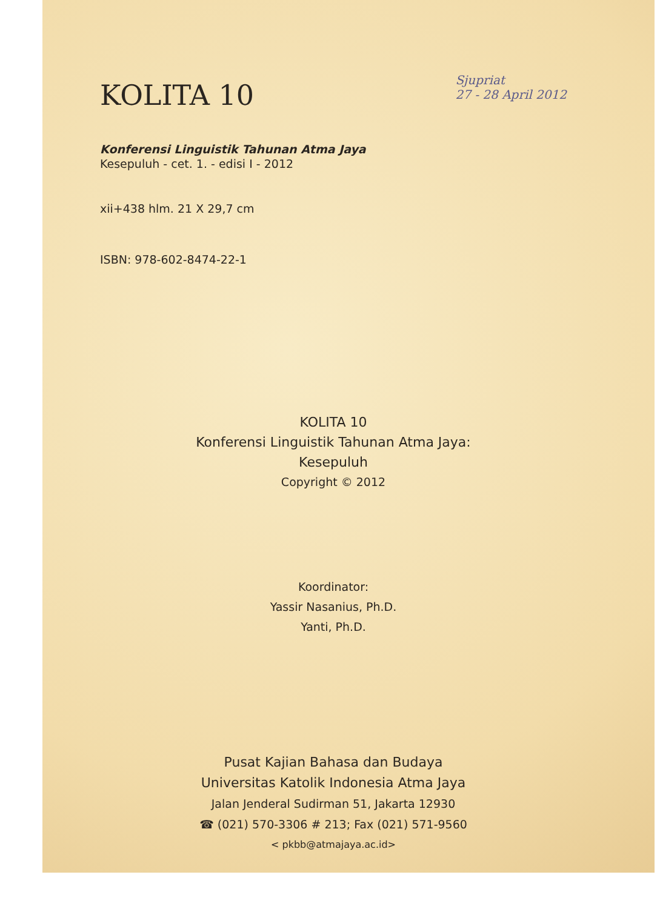KOLITA 10
Sjupriat
27 - 28 April 2012
Konferensi Linguistik Tahunan Atma Jaya
Kesepuluh - cet. 1. - edisi I - 2012
xii+438 hlm. 21 X 29,7 cm
ISBN: 978-602-8474-22-1
KOLITA 10
Konferensi Linguistik Tahunan Atma Jaya:
Kesepuluh
Copyright © 2012
Koordinator:
Yassir Nasanius, Ph.D.
Yanti, Ph.D.
Pusat Kajian Bahasa dan Budaya
Universitas Katolik Indonesia Atma Jaya
Jalan Jenderal Sudirman 51, Jakarta 12930
☎ (021) 570-3306 # 213; Fax (021) 571-9560
< pkbb@atmajaya.ac.id>